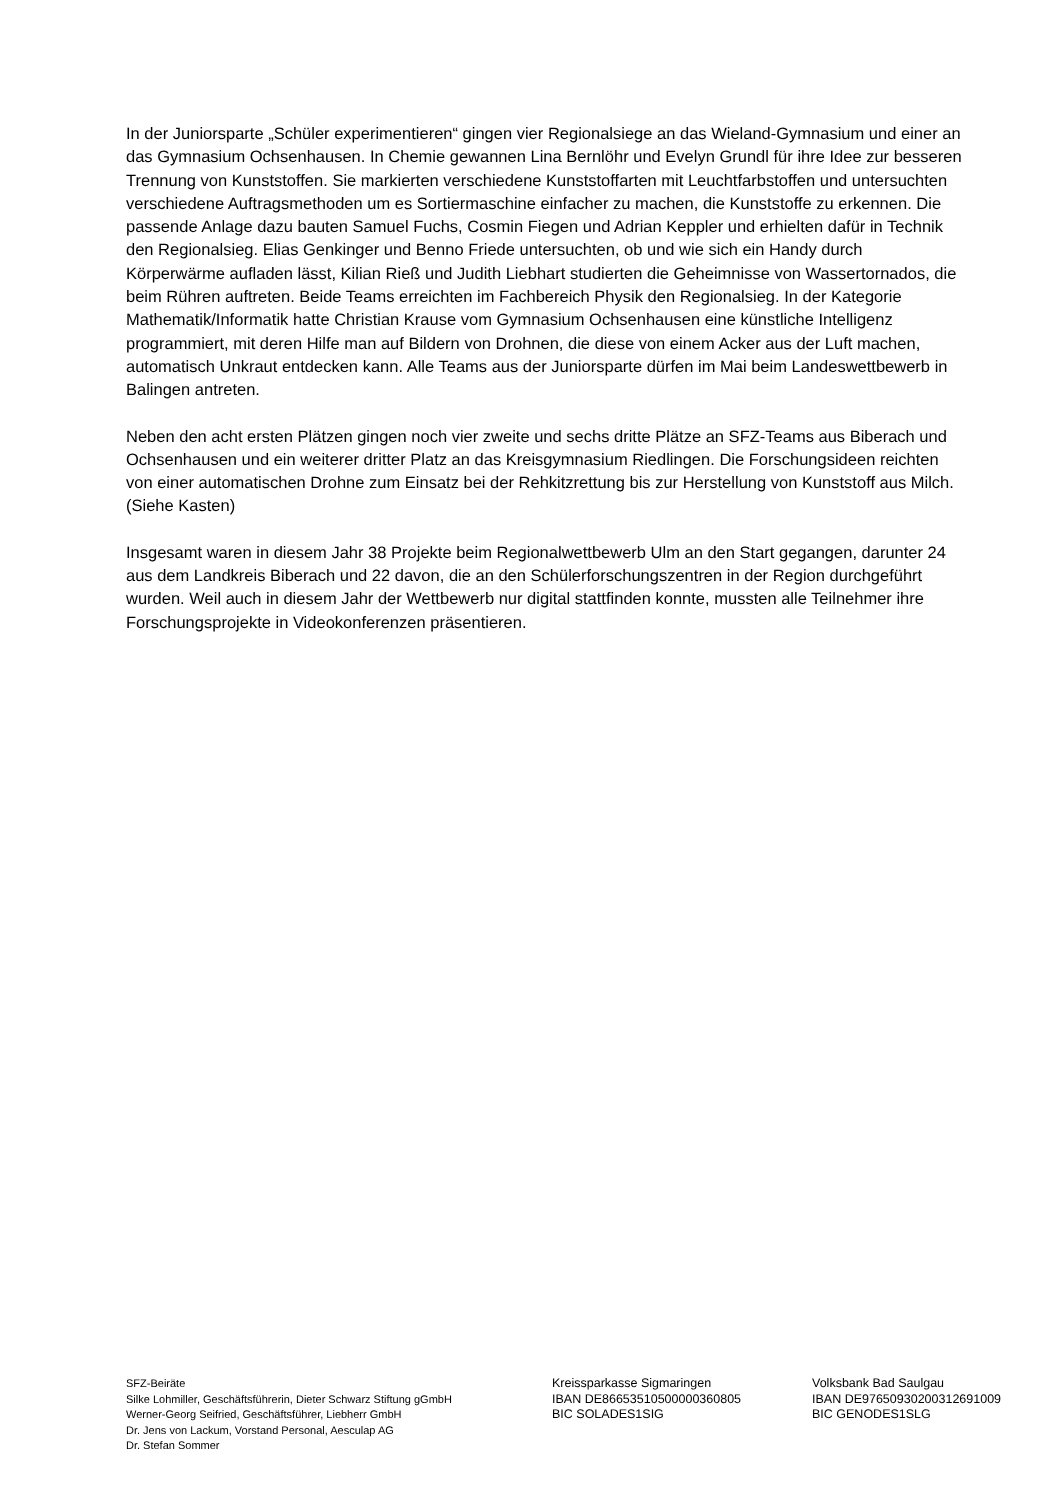In der Juniorsparte „Schüler experimentieren“ gingen vier Regionalsiege an das Wieland-Gymnasium und einer an das Gymnasium Ochsenhausen. In Chemie gewannen Lina Bernlöhr und Evelyn Grundl für ihre Idee zur besseren Trennung von Kunststoffen. Sie markierten verschiedene Kunststoffarten mit Leuchtfarbstoffen und untersuchten verschiedene Auftragsmethoden um es Sortiermaschine einfacher zu machen, die Kunststoffe zu erkennen. Die passende Anlage dazu bauten Samuel Fuchs, Cosmin Fiegen und Adrian Keppler und erhielten dafür in Technik den Regionalsieg. Elias Genkinger und Benno Friede untersuchten, ob und wie sich ein Handy durch Körperwärme aufladen lässt, Kilian Rieß und Judith Liebhart studierten die Geheimnisse von Wassertornados, die beim Rühren auftreten. Beide Teams erreichten im Fachbereich Physik den Regionalsieg. In der Kategorie Mathematik/Informatik hatte Christian Krause vom Gymnasium Ochsenhausen eine künstliche Intelligenz programmiert, mit deren Hilfe man auf Bildern von Drohnen, die diese von einem Acker aus der Luft machen, automatisch Unkraut entdecken kann. Alle Teams aus der Juniorsparte dürfen im Mai beim Landeswettbewerb in Balingen antreten.
Neben den acht ersten Plätzen gingen noch vier zweite und sechs dritte Plätze an SFZ-Teams aus Biberach und Ochsenhausen und ein weiterer dritter Platz an das Kreisgymnasium Riedlingen. Die Forschungsideen reichten von einer automatischen Drohne zum Einsatz bei der Rehkitzrettung bis zur Herstellung von Kunststoff aus Milch. (Siehe Kasten)
Insgesamt waren in diesem Jahr 38 Projekte beim Regionalwettbewerb Ulm an den Start gegangen, darunter 24 aus dem Landkreis Biberach und 22 davon, die an den Schülerforschungszentren in der Region durchgeführt wurden. Weil auch in diesem Jahr der Wettbewerb nur digital stattfinden konnte, mussten alle Teilnehmer ihre Forschungsprojekte in Videokonferenzen präsentieren.
SFZ-Beiräte
Silke Lohmiller, Geschäftsführerin, Dieter Schwarz Stiftung gGmbH
Werner-Georg Seifried, Geschäftsführer, Liebherr GmbH
Dr. Jens von Lackum, Vorstand Personal, Aesculap AG
Dr. Stefan Sommer
Kreissparkasse Sigmaringen
IBAN DE86653510500000360805
BIC SOLADES1SIG
Volksbank Bad Saulgau
IBAN DE97650930200312691009
BIC GENODES1SLG